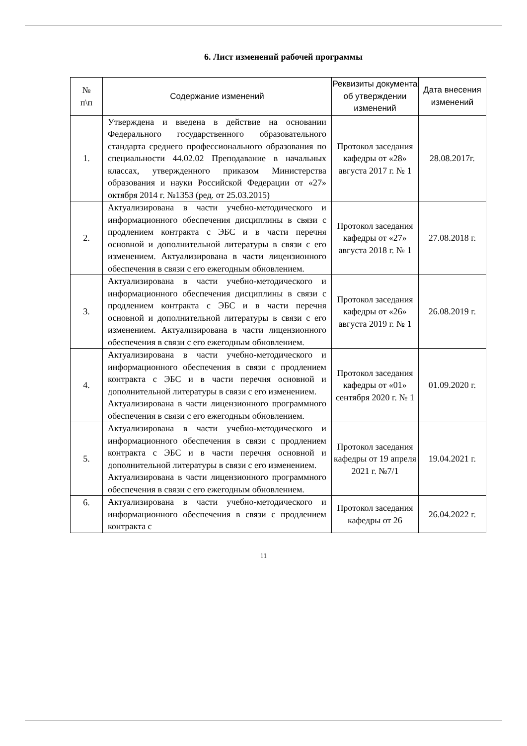6. Лист изменений рабочей программы
| № п\п | Содержание изменений | Реквизиты документа об утверждении изменений | Дата внесения изменений |
| --- | --- | --- | --- |
| 1. | Утверждена и введена в действие на основании Федерального государственного образовательного стандарта среднего профессионального образования по специальности 44.02.02 Преподавание в начальных классах, утвержденного приказом Министерства образования и науки Российской Федерации от «27» октября 2014 г. №1353 (ред. от 25.03.2015) | Протокол заседания кафедры от «28» августа 2017 г. № 1 | 28.08.2017г. |
| 2. | Актуализирована в части учебно-методического и информационного обеспечения дисциплины в связи с продлением контракта с ЭБС и в части перечня основной и дополнительной литературы в связи с его изменением. Актуализирована в части лицензионного обеспечения в связи с его ежегодным обновлением. | Протокол заседания кафедры от «27» августа 2018 г. № 1 | 27.08.2018 г. |
| 3. | Актуализирована в части учебно-методического и информационного обеспечения дисциплины в связи с продлением контракта с ЭБС и в части перечня основной и дополнительной литературы в связи с его изменением. Актуализирована в части лицензионного обеспечения в связи с его ежегодным обновлением. | Протокол заседания кафедры от «26» августа 2019 г. № 1 | 26.08.2019 г. |
| 4. | Актуализирована в части учебно-методического и информационного обеспечения в связи с продлением контракта с ЭБС и в части перечня основной и дополнительной литературы в связи с его изменением. Актуализирована в части лицензионного программного обеспечения в связи с его ежегодным обновлением. | Протокол заседания кафедры от «01» сентября 2020 г. № 1 | 01.09.2020 г. |
| 5. | Актуализирована в части учебно-методического и информационного обеспечения в связи с продлением контракта с ЭБС и в части перечня основной и дополнительной литературы в связи с его изменением. Актуализирована в части лицензионного программного обеспечения в связи с его ежегодным обновлением. | Протокол заседания кафедры от 19 апреля 2021 г. №7/1 | 19.04.2021 г. |
| 6. | Актуализирована в части учебно-методического и информационного обеспечения в связи с продлением контракта с | Протокол заседания кафедры от 26 | 26.04.2022 г. |
11